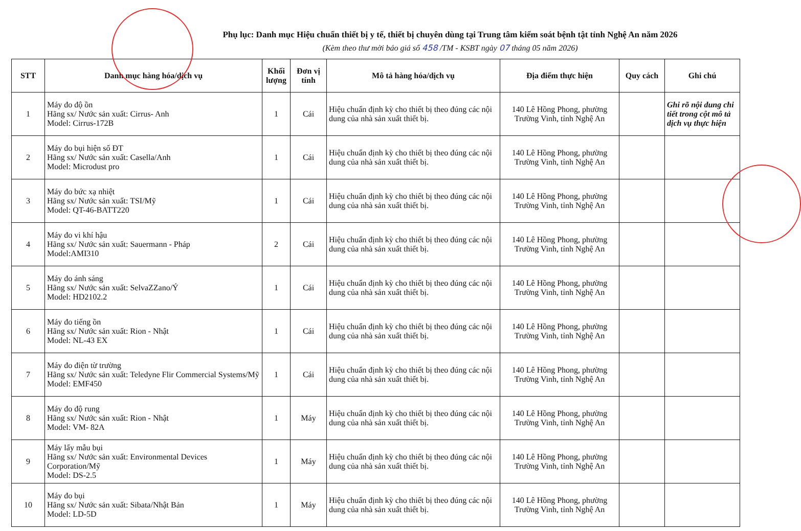Phụ lục: Danh mục Hiệu chuẩn thiết bị y tế, thiết bị chuyên dùng tại Trung tâm kiểm soát bệnh tật tỉnh Nghệ An năm 2026
(Kèm theo thư mời báo giá số 458 /TM - KSBT ngày 07 tháng 05 năm 2026)
| STT | Danh mục hàng hóa/dịch vụ | Khối lượng | Đơn vị tính | Mô tả hàng hóa/dịch vụ | Địa điểm thực hiện | Quy cách | Ghi chú |
| --- | --- | --- | --- | --- | --- | --- | --- |
| 1 | Máy đo độ ồn Hãng sx/ Nước sản xuất: Cirrus- Anh Model: Cirrus-172B | 1 | Cái | Hiệu chuẩn định kỳ cho thiết bị theo đúng các nội dung của nhà sản xuất thiết bị. | 140 Lê Hồng Phong, phường Trường Vinh, tỉnh Nghệ An | | Ghi rõ nội dung chi tiết trong cột mô tả dịch vụ thực hiện |
| 2 | Máy đo bụi hiện số ĐT Hãng sx/ Nước sản xuất: Casella/Anh Model: Microdust pro | 1 | Cái | Hiệu chuẩn định kỳ cho thiết bị theo đúng các nội dung của nhà sản xuất thiết bị. | 140 Lê Hồng Phong, phường Trường Vinh, tỉnh Nghệ An | | |
| 3 | Máy đo bức xạ nhiệt Hãng sx/ Nước sản xuất: TSI/Mỹ Model: QT-46-BATT220 | 1 | Cái | Hiệu chuẩn định kỳ cho thiết bị theo đúng các nội dung của nhà sản xuất thiết bị. | 140 Lê Hồng Phong, phường Trường Vinh, tỉnh Nghệ An | | |
| 4 | Máy đo vi khí hậu Hãng sx/ Nước sản xuất: Sauermann - Pháp Model:AMI310 | 2 | Cái | Hiệu chuẩn định kỳ cho thiết bị theo đúng các nội dung của nhà sản xuất thiết bị. | 140 Lê Hồng Phong, phường Trường Vinh, tỉnh Nghệ An | | |
| 5 | Máy đo ánh sáng Hãng sx/ Nước sản xuất: SelvaZZano/Ý Model: HD2102.2 | 1 | Cái | Hiệu chuẩn định kỳ cho thiết bị theo đúng các nội dung của nhà sản xuất thiết bị. | 140 Lê Hồng Phong, phường Trường Vinh, tỉnh Nghệ An | | |
| 6 | Máy đo tiếng ồn Hãng sx/ Nước sản xuất: Rion - Nhật Model: NL-43 EX | 1 | Cái | Hiệu chuẩn định kỳ cho thiết bị theo đúng các nội dung của nhà sản xuất thiết bị. | 140 Lê Hồng Phong, phường Trường Vinh, tỉnh Nghệ An | | |
| 7 | Máy đo điện từ trường Hãng sx/ Nước sản xuất: Teledyne Flir Commercial Systems/Mỹ Model: EMF450 | 1 | Cái | Hiệu chuẩn định kỳ cho thiết bị theo đúng các nội dung của nhà sản xuất thiết bị. | 140 Lê Hồng Phong, phường Trường Vinh, tỉnh Nghệ An | | |
| 8 | Máy đo độ rung Hãng sx/ Nước sản xuất: Rion - Nhật Model: VM- 82A | 1 | Máy | Hiệu chuẩn định kỳ cho thiết bị theo đúng các nội dung của nhà sản xuất thiết bị. | 140 Lê Hồng Phong, phường Trường Vinh, tỉnh Nghệ An | | |
| 9 | Máy lấy mẫu bụi Hãng sx/ Nước sản xuất: Environmental Devices Corporation/Mỹ Model: DS-2.5 | 1 | Máy | Hiệu chuẩn định kỳ cho thiết bị theo đúng các nội dung của nhà sản xuất thiết bị. | 140 Lê Hồng Phong, phường Trường Vinh, tỉnh Nghệ An | | |
| 10 | Máy đo bụi Hãng sx/ Nước sản xuất: Sibata/Nhật Bản Model: LD-5D | 1 | Máy | Hiệu chuẩn định kỳ cho thiết bị theo đúng các nội dung của nhà sản xuất thiết bị. | 140 Lê Hồng Phong, phường Trường Vinh, tỉnh Nghệ An | | |